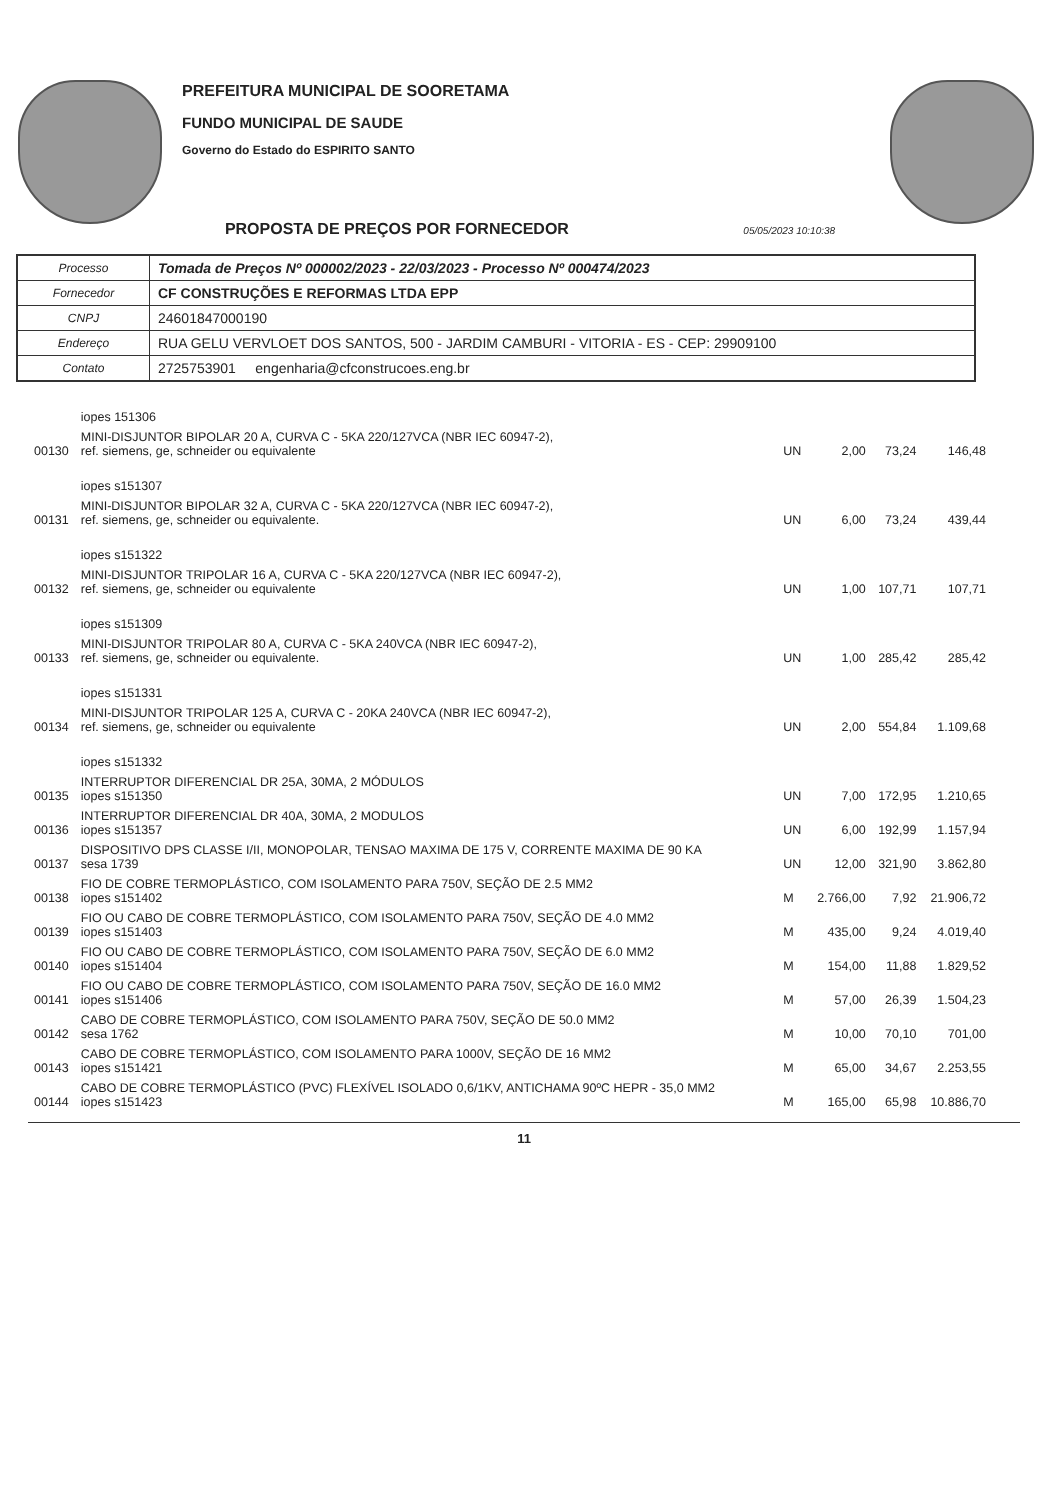PREFEITURA MUNICIPAL DE SOORETAMA
FUNDO MUNICIPAL DE SAUDE
Governo do Estado do ESPIRITO SANTO
PROPOSTA DE PREÇOS POR FORNECEDOR 05/05/2023 10:10:38
| Processo | Tomada de Preços Nº 000002/2023 - 22/03/2023 - Processo Nº 000474/2023 |
| Fornecedor | CF CONSTRUÇÕES E REFORMAS LTDA EPP |
| CNPJ | 24601847000190 |
| Endereço | RUA GELU VERVLOET DOS SANTOS, 500 - JARDIM CAMBURI - VITORIA - ES - CEP: 29909100 |
| Contato | 2725753901 engenharia@cfconstrucoes.eng.br |
| | iopes 151306 | | | | |
| 00130 | MINI-DISJUNTOR BIPOLAR 20 A, CURVA C - 5KA 220/127VCA (NBR IEC 60947-2), ref. siemens, ge, schneider ou equivalente | UN | 2,00 | 73,24 | 146,48 |
| | iopes s151307 | | | | |
| 00131 | MINI-DISJUNTOR BIPOLAR 32 A, CURVA C - 5KA 220/127VCA (NBR IEC 60947-2), ref. siemens, ge, schneider ou equivalente. | UN | 6,00 | 73,24 | 439,44 |
| | iopes s151322 | | | | |
| 00132 | MINI-DISJUNTOR TRIPOLAR 16 A, CURVA C - 5KA 220/127VCA (NBR IEC 60947-2), ref. siemens, ge, schneider ou equivalente | UN | 1,00 | 107,71 | 107,71 |
| | iopes s151309 | | | | |
| 00133 | MINI-DISJUNTOR TRIPOLAR 80 A, CURVA C - 5KA 240VCA (NBR IEC 60947-2), ref. siemens, ge, schneider ou equivalente. | UN | 1,00 | 285,42 | 285,42 |
| | iopes s151331 | | | | |
| 00134 | MINI-DISJUNTOR TRIPOLAR 125 A, CURVA C - 20KA 240VCA (NBR IEC 60947-2), ref. siemens, ge, schneider ou equivalente | UN | 2,00 | 554,84 | 1.109,68 |
| | iopes s151332 | | | | |
| 00135 | INTERRUPTOR DIFERENCIAL DR 25A, 30MA, 2 MÓDULOS iopes s151350 | UN | 7,00 | 172,95 | 1.210,65 |
| 00136 | INTERRUPTOR DIFERENCIAL DR 40A, 30MA, 2 MODULOS iopes s151357 | UN | 6,00 | 192,99 | 1.157,94 |
| 00137 | DISPOSITIVO DPS CLASSE I/II, MONOPOLAR, TENSAO MAXIMA DE 175 V, CORRENTE MAXIMA DE 90 KA sesa 1739 | UN | 12,00 | 321,90 | 3.862,80 |
| 00138 | FIO DE COBRE TERMOPLÁSTICO, COM ISOLAMENTO PARA 750V, SEÇÃO DE 2.5 MM2 iopes s151402 | M | 2.766,00 | 7,92 | 21.906,72 |
| 00139 | FIO OU CABO DE COBRE TERMOPLÁSTICO, COM ISOLAMENTO PARA 750V, SEÇÃO DE 4.0 MM2 iopes s151403 | M | 435,00 | 9,24 | 4.019,40 |
| 00140 | FIO OU CABO DE COBRE TERMOPLÁSTICO, COM ISOLAMENTO PARA 750V, SEÇÃO DE 6.0 MM2 iopes s151404 | M | 154,00 | 11,88 | 1.829,52 |
| 00141 | FIO OU CABO DE COBRE TERMOPLÁSTICO, COM ISOLAMENTO PARA 750V, SEÇÃO DE 16.0 MM2 iopes s151406 | M | 57,00 | 26,39 | 1.504,23 |
| 00142 | CABO DE COBRE TERMOPLÁSTICO, COM ISOLAMENTO PARA 750V, SEÇÃO DE 50.0 MM2 sesa 1762 | M | 10,00 | 70,10 | 701,00 |
| 00143 | CABO DE COBRE TERMOPLÁSTICO, COM ISOLAMENTO PARA 1000V, SEÇÃO DE 16 MM2 iopes s151421 | M | 65,00 | 34,67 | 2.253,55 |
| 00144 | CABO DE COBRE TERMOPLÁSTICO (PVC) FLEXÍVEL ISOLADO 0,6/1KV, ANTICHAMA 90ºC HEPR - 35,0 MM2 iopes s151423 | M | 165,00 | 65,98 | 10.886,70 |
11